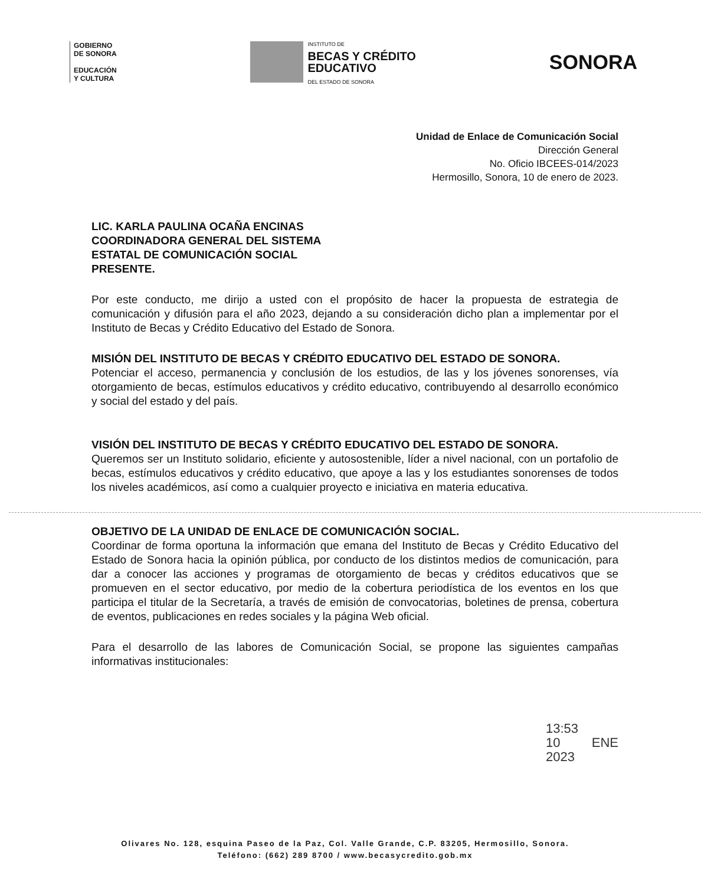GOBIERNO
DE SONORA
EDUCACIÓN
Y CULTURA
INSTITUTO DE
BECAS Y CRÉDITO
EDUCATIVO
DEL ESTADO DE SONORA
SONORA
Unidad de Enlace de Comunicación Social
Dirección General
No. Oficio IBCEES-014/2023
Hermosillo, Sonora, 10 de enero de 2023.
LIC. KARLA PAULINA OCAÑA ENCINAS
COORDINADORA GENERAL DEL SISTEMA
ESTATAL DE COMUNICACIÓN SOCIAL
PRESENTE.
Por este conducto, me dirijo a usted con el propósito de hacer la propuesta de estrategia de comunicación y difusión para el año 2023, dejando a su consideración dicho plan a implementar por el Instituto de Becas y Crédito Educativo del Estado de Sonora.
MISIÓN DEL INSTITUTO DE BECAS Y CRÉDITO EDUCATIVO DEL ESTADO DE SONORA.
Potenciar el acceso, permanencia y conclusión de los estudios, de las y los jóvenes sonorenses, vía otorgamiento de becas, estímulos educativos y crédito educativo, contribuyendo al desarrollo económico y social del estado y del país.
VISIÓN DEL INSTITUTO DE BECAS Y CRÉDITO EDUCATIVO DEL ESTADO DE SONORA.
Queremos ser un Instituto solidario, eficiente y autosostenible, líder a nivel nacional, con un portafolio de becas, estímulos educativos y crédito educativo, que apoye a las y los estudiantes sonorenses de todos los niveles académicos, así como a cualquier proyecto e iniciativa en materia educativa.
OBJETIVO DE LA UNIDAD DE ENLACE DE COMUNICACIÓN SOCIAL.
Coordinar de forma oportuna la información que emana del Instituto de Becas y Crédito Educativo del Estado de Sonora hacia la opinión pública, por conducto de los distintos medios de comunicación, para dar a conocer las acciones y programas de otorgamiento de becas y créditos educativos que se promueven en el sector educativo, por medio de la cobertura periodística de los eventos en los que participa el titular de la Secretaría, a través de emisión de convocatorias, boletines de prensa, cobertura de eventos, publicaciones en redes sociales y la página Web oficial.
Para el desarrollo de las labores de Comunicación Social, se propone las siguientes campañas informativas institucionales:
13:53
10 ENE 2023
Olivares No. 128, esquina Paseo de la Paz, Col. Valle Grande, C.P. 83205, Hermosillo, Sonora.
Teléfono: (662) 289 8700 / www.becasycredito.gob.mx